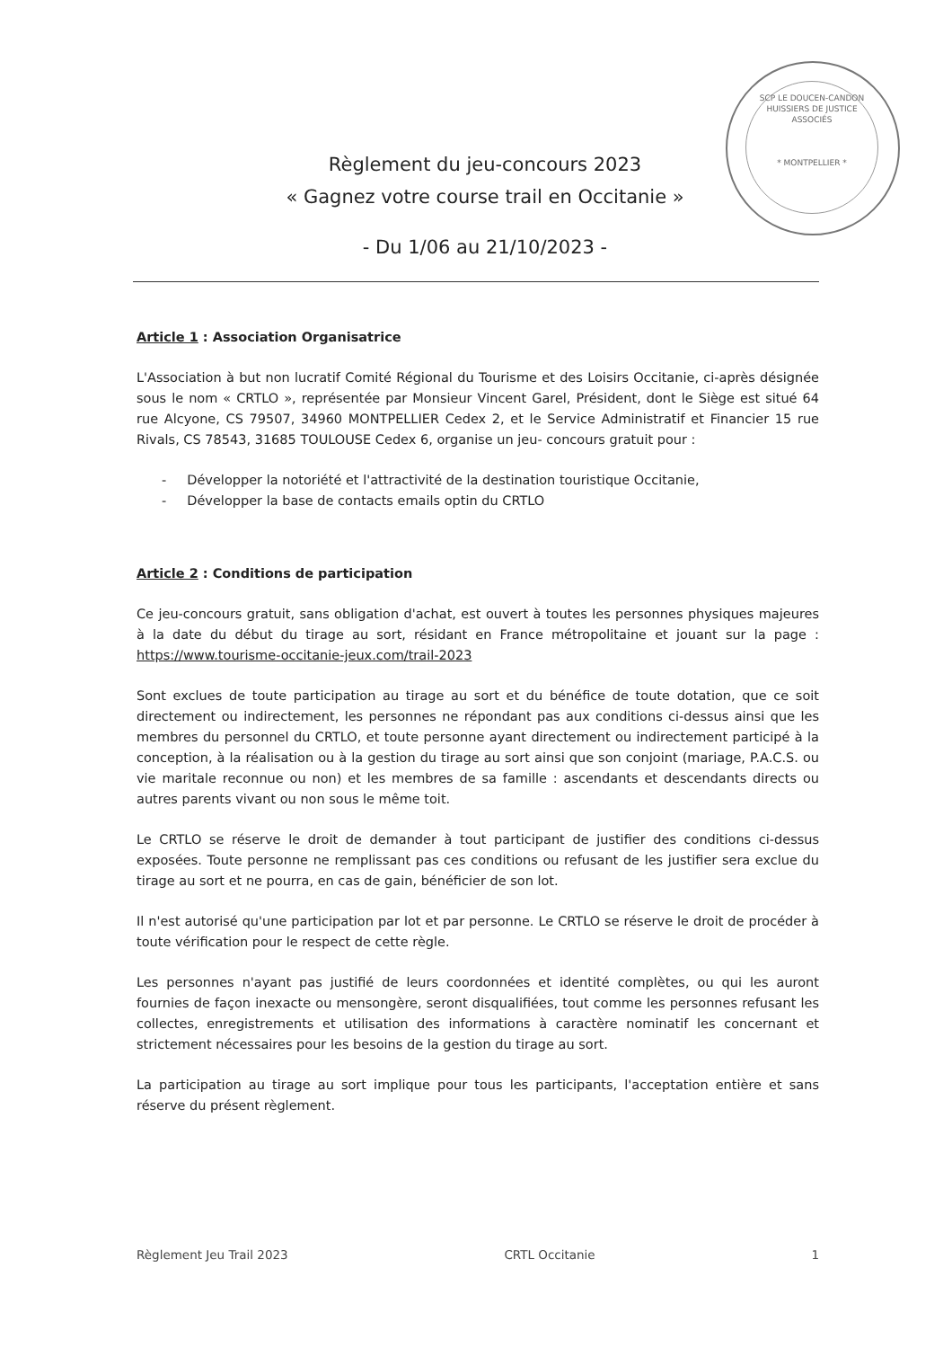SCP LE DOUCEN-CANDON HUISSIERS DE JUSTICE ASSOCIÉS
* MONTPELLIER *
Règlement du jeu-concours 2023
« Gagnez votre course trail en Occitanie »
- Du 1/06 au 21/10/2023 -
Article 1 : Association Organisatrice
L'Association à but non lucratif Comité Régional du Tourisme et des Loisirs Occitanie, ci-après désignée sous le nom « CRTLO », représentée par Monsieur Vincent Garel, Président, dont le Siège est situé 64 rue Alcyone, CS 79507, 34960 MONTPELLIER Cedex 2, et le Service Administratif et Financier 15 rue Rivals, CS 78543, 31685 TOULOUSE Cedex 6, organise un jeu- concours gratuit pour :
- Développer la notoriété et l'attractivité de la destination touristique Occitanie,
- Développer la base de contacts emails optin du CRTLO
Article 2 : Conditions de participation
Ce jeu-concours gratuit, sans obligation d'achat, est ouvert à toutes les personnes physiques majeures à la date du début du tirage au sort, résidant en France métropolitaine et jouant sur la page : https://www.tourisme-occitanie-jeux.com/trail-2023
Sont exclues de toute participation au tirage au sort et du bénéfice de toute dotation, que ce soit directement ou indirectement, les personnes ne répondant pas aux conditions ci-dessus ainsi que les membres du personnel du CRTLO, et toute personne ayant directement ou indirectement participé à la conception, à la réalisation ou à la gestion du tirage au sort ainsi que son conjoint (mariage, P.A.C.S. ou vie maritale reconnue ou non) et les membres de sa famille : ascendants et descendants directs ou autres parents vivant ou non sous le même toit.
Le CRTLO se réserve le droit de demander à tout participant de justifier des conditions ci-dessus exposées. Toute personne ne remplissant pas ces conditions ou refusant de les justifier sera exclue du tirage au sort et ne pourra, en cas de gain, bénéficier de son lot.
Il n'est autorisé qu'une participation par lot et par personne. Le CRTLO se réserve le droit de procéder à toute vérification pour le respect de cette règle.
Les personnes n'ayant pas justifié de leurs coordonnées et identité complètes, ou qui les auront fournies de façon inexacte ou mensongère, seront disqualifiées, tout comme les personnes refusant les collectes, enregistrements et utilisation des informations à caractère nominatif les concernant et strictement nécessaires pour les besoins de la gestion du tirage au sort.
La participation au tirage au sort implique pour tous les participants, l'acceptation entière et sans réserve du présent règlement.
Règlement Jeu Trail 2023 CRTL Occitanie 1